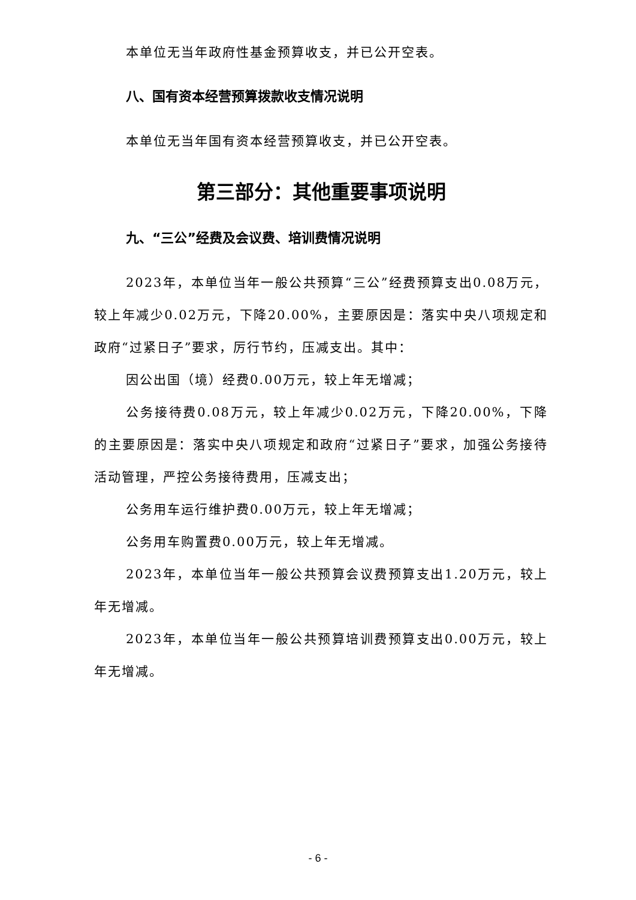本单位无当年政府性基金预算收支，并已公开空表。
八、国有资本经营预算拨款收支情况说明
本单位无当年国有资本经营预算收支，并已公开空表。
第三部分：其他重要事项说明
九、“三公”经费及会议费、培训费情况说明
2023年，本单位当年一般公共预算“三公”经费预算支出0.08万元，较上年减少0.02万元，下降20.00%，主要原因是：落实中央八项规定和政府“过紧日子”要求，厉行节约，压减支出。其中：
因公出国（境）经费0.00万元，较上年无增减；
公务接待费0.08万元，较上年减少0.02万元，下降20.00%，下降的主要原因是：落实中央八项规定和政府“过紧日子”要求，加强公务接待活动管理，严控公务接待费用，压减支出；
公务用车运行维护费0.00万元，较上年无增减；
公务用车购置费0.00万元，较上年无增减。
2023年，本单位当年一般公共预算会议费预算支出1.20万元，较上年无增减。
2023年，本单位当年一般公共预算培训费预算支出0.00万元，较上年无增减。
- 6 -